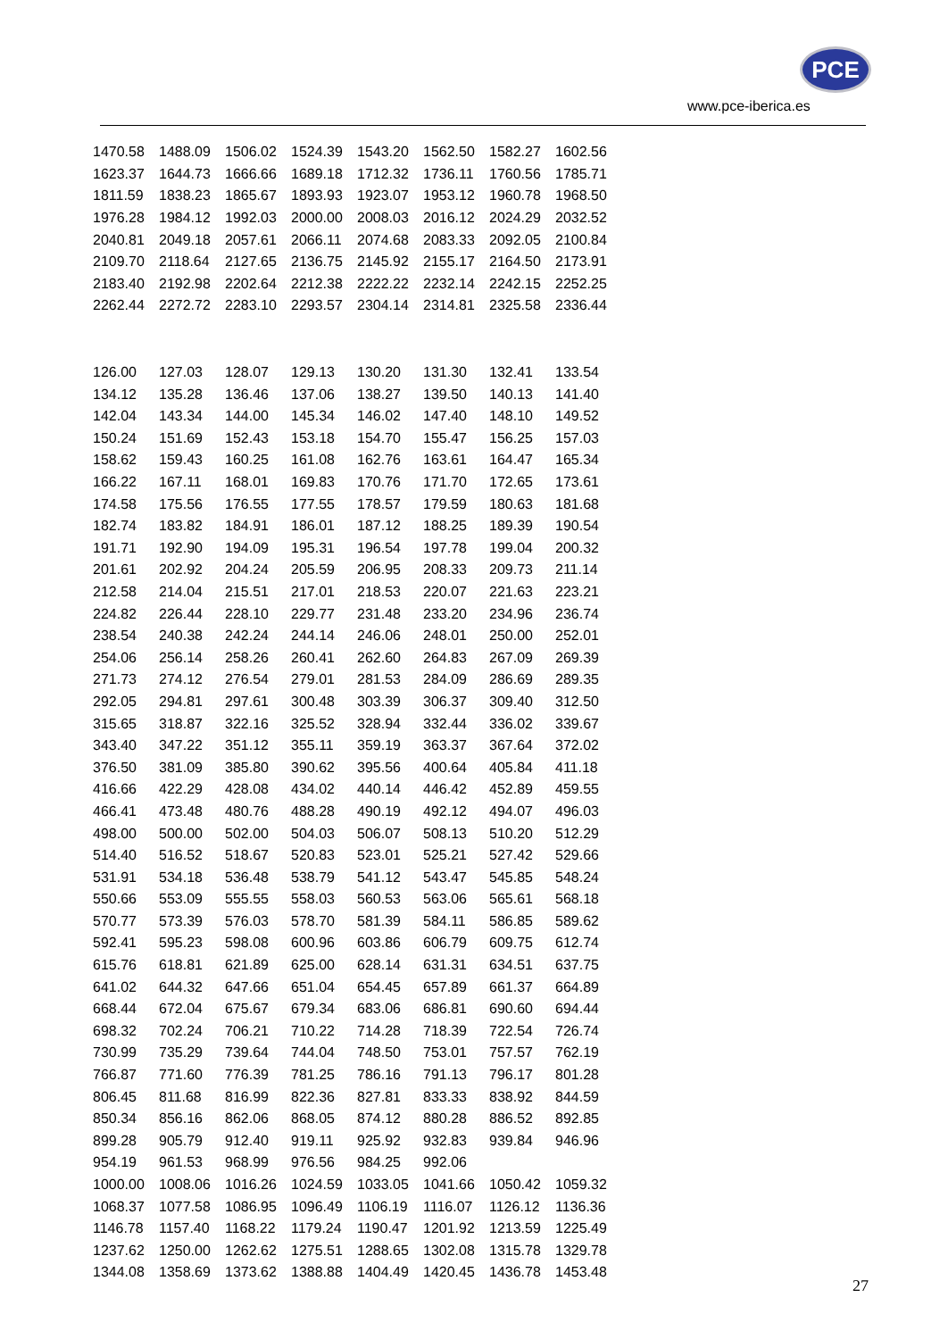PCE
www.pce-iberica.es
| 1470.58 | 1488.09 | 1506.02 | 1524.39 | 1543.20 | 1562.50 | 1582.27 | 1602.56 |
| 1623.37 | 1644.73 | 1666.66 | 1689.18 | 1712.32 | 1736.11 | 1760.56 | 1785.71 |
| 1811.59 | 1838.23 | 1865.67 | 1893.93 | 1923.07 | 1953.12 | 1960.78 | 1968.50 |
| 1976.28 | 1984.12 | 1992.03 | 2000.00 | 2008.03 | 2016.12 | 2024.29 | 2032.52 |
| 2040.81 | 2049.18 | 2057.61 | 2066.11 | 2074.68 | 2083.33 | 2092.05 | 2100.84 |
| 2109.70 | 2118.64 | 2127.65 | 2136.75 | 2145.92 | 2155.17 | 2164.50 | 2173.91 |
| 2183.40 | 2192.98 | 2202.64 | 2212.38 | 2222.22 | 2232.14 | 2242.15 | 2252.25 |
| 2262.44 | 2272.72 | 2283.10 | 2293.57 | 2304.14 | 2314.81 | 2325.58 | 2336.44 |
| 126.00 | 127.03 | 128.07 | 129.13 | 130.20 | 131.30 | 132.41 | 133.54 |
| 134.12 | 135.28 | 136.46 | 137.06 | 138.27 | 139.50 | 140.13 | 141.40 |
| 142.04 | 143.34 | 144.00 | 145.34 | 146.02 | 147.40 | 148.10 | 149.52 |
| 150.24 | 151.69 | 152.43 | 153.18 | 154.70 | 155.47 | 156.25 | 157.03 |
| 158.62 | 159.43 | 160.25 | 161.08 | 162.76 | 163.61 | 164.47 | 165.34 |
| 166.22 | 167.11 | 168.01 | 169.83 | 170.76 | 171.70 | 172.65 | 173.61 |
| 174.58 | 175.56 | 176.55 | 177.55 | 178.57 | 179.59 | 180.63 | 181.68 |
| 182.74 | 183.82 | 184.91 | 186.01 | 187.12 | 188.25 | 189.39 | 190.54 |
| 191.71 | 192.90 | 194.09 | 195.31 | 196.54 | 197.78 | 199.04 | 200.32 |
| 201.61 | 202.92 | 204.24 | 205.59 | 206.95 | 208.33 | 209.73 | 211.14 |
| 212.58 | 214.04 | 215.51 | 217.01 | 218.53 | 220.07 | 221.63 | 223.21 |
| 224.82 | 226.44 | 228.10 | 229.77 | 231.48 | 233.20 | 234.96 | 236.74 |
| 238.54 | 240.38 | 242.24 | 244.14 | 246.06 | 248.01 | 250.00 | 252.01 |
| 254.06 | 256.14 | 258.26 | 260.41 | 262.60 | 264.83 | 267.09 | 269.39 |
| 271.73 | 274.12 | 276.54 | 279.01 | 281.53 | 284.09 | 286.69 | 289.35 |
| 292.05 | 294.81 | 297.61 | 300.48 | 303.39 | 306.37 | 309.40 | 312.50 |
| 315.65 | 318.87 | 322.16 | 325.52 | 328.94 | 332.44 | 336.02 | 339.67 |
| 343.40 | 347.22 | 351.12 | 355.11 | 359.19 | 363.37 | 367.64 | 372.02 |
| 376.50 | 381.09 | 385.80 | 390.62 | 395.56 | 400.64 | 405.84 | 411.18 |
| 416.66 | 422.29 | 428.08 | 434.02 | 440.14 | 446.42 | 452.89 | 459.55 |
| 466.41 | 473.48 | 480.76 | 488.28 | 490.19 | 492.12 | 494.07 | 496.03 |
| 498.00 | 500.00 | 502.00 | 504.03 | 506.07 | 508.13 | 510.20 | 512.29 |
| 514.40 | 516.52 | 518.67 | 520.83 | 523.01 | 525.21 | 527.42 | 529.66 |
| 531.91 | 534.18 | 536.48 | 538.79 | 541.12 | 543.47 | 545.85 | 548.24 |
| 550.66 | 553.09 | 555.55 | 558.03 | 560.53 | 563.06 | 565.61 | 568.18 |
| 570.77 | 573.39 | 576.03 | 578.70 | 581.39 | 584.11 | 586.85 | 589.62 |
| 592.41 | 595.23 | 598.08 | 600.96 | 603.86 | 606.79 | 609.75 | 612.74 |
| 615.76 | 618.81 | 621.89 | 625.00 | 628.14 | 631.31 | 634.51 | 637.75 |
| 641.02 | 644.32 | 647.66 | 651.04 | 654.45 | 657.89 | 661.37 | 664.89 |
| 668.44 | 672.04 | 675.67 | 679.34 | 683.06 | 686.81 | 690.60 | 694.44 |
| 698.32 | 702.24 | 706.21 | 710.22 | 714.28 | 718.39 | 722.54 | 726.74 |
| 730.99 | 735.29 | 739.64 | 744.04 | 748.50 | 753.01 | 757.57 | 762.19 |
| 766.87 | 771.60 | 776.39 | 781.25 | 786.16 | 791.13 | 796.17 | 801.28 |
| 806.45 | 811.68 | 816.99 | 822.36 | 827.81 | 833.33 | 838.92 | 844.59 |
| 850.34 | 856.16 | 862.06 | 868.05 | 874.12 | 880.28 | 886.52 | 892.85 |
| 899.28 | 905.79 | 912.40 | 919.11 | 925.92 | 932.83 | 939.84 | 946.96 |
| 954.19 | 961.53 | 968.99 | 976.56 | 984.25 | 992.06 | | |
| 1000.00 | 1008.06 | 1016.26 | 1024.59 | 1033.05 | 1041.66 | 1050.42 | 1059.32 |
| 1068.37 | 1077.58 | 1086.95 | 1096.49 | 1106.19 | 1116.07 | 1126.12 | 1136.36 |
| 1146.78 | 1157.40 | 1168.22 | 1179.24 | 1190.47 | 1201.92 | 1213.59 | 1225.49 |
| 1237.62 | 1250.00 | 1262.62 | 1275.51 | 1288.65 | 1302.08 | 1315.78 | 1329.78 |
| 1344.08 | 1358.69 | 1373.62 | 1388.88 | 1404.49 | 1420.45 | 1436.78 | 1453.48 |
27